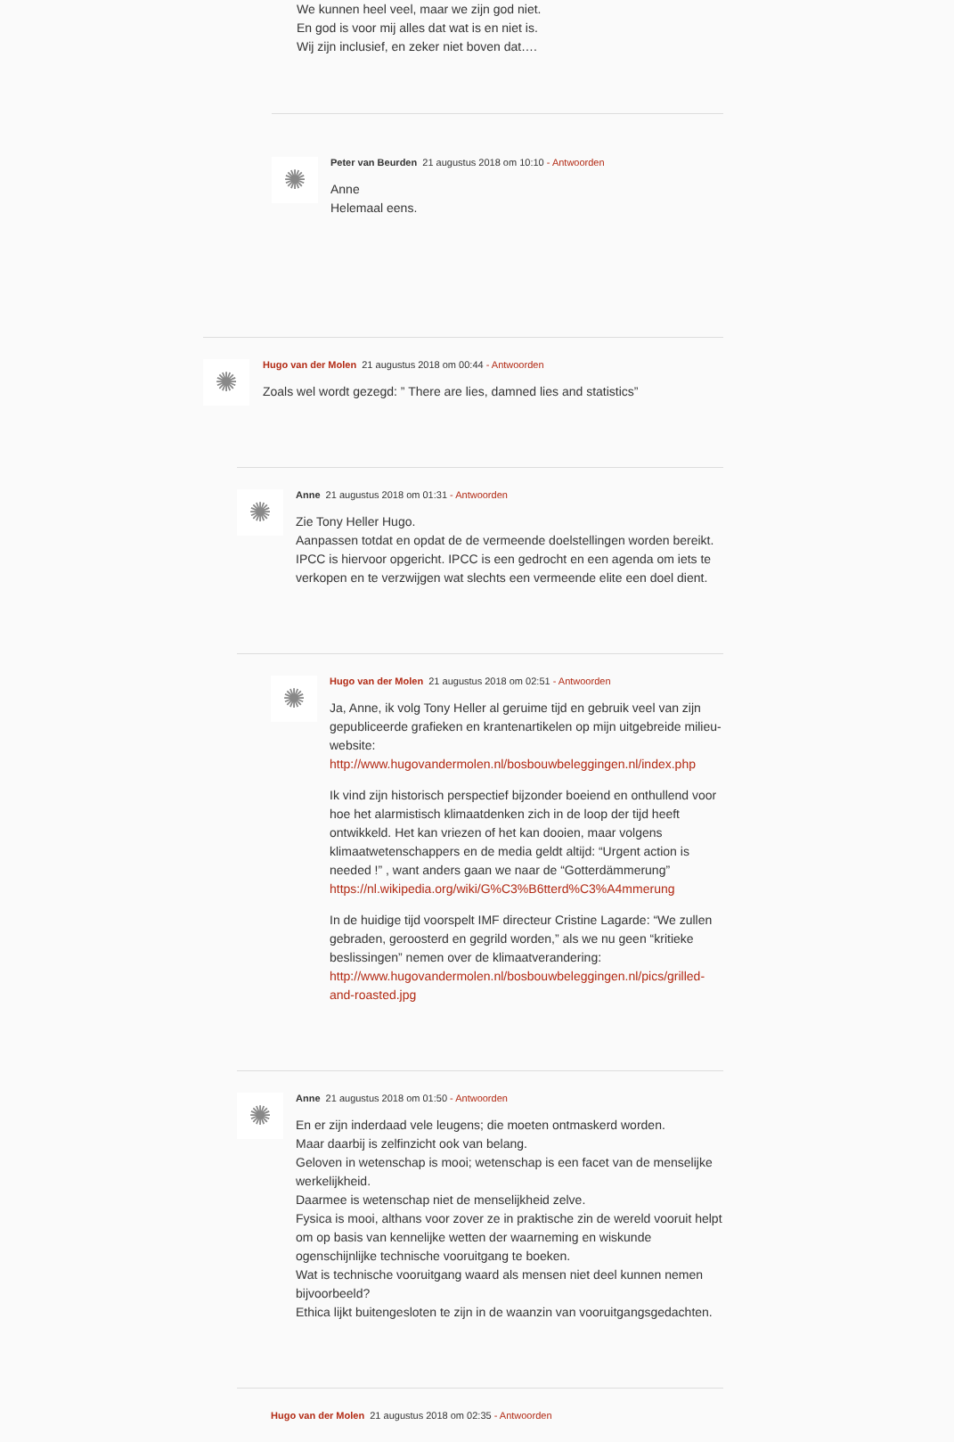We kunnen heel veel, maar we zijn god niet.
En god is voor mij alles dat wat is en niet is.
Wij zijn inclusief, en zeker niet boven dat….
✺
Peter van Beurden 21 augustus 2018 om 10:10 - Antwoorden
Anne
Helemaal eens.
✺
Hugo van der Molen 21 augustus 2018 om 00:44 - Antwoorden
Zoals wel wordt gezegd: ” There are lies, damned lies and statistics”
✺
Anne 21 augustus 2018 om 01:31 - Antwoorden
Zie Tony Heller Hugo.
Aanpassen totdat en opdat de de vermeende doelstellingen worden bereikt.
IPCC is hiervoor opgericht. IPCC is een gedrocht en een agenda om iets te verkopen en te verzwijgen wat slechts een vermeende elite een doel dient.
✺
Hugo van der Molen 21 augustus 2018 om 02:51 - Antwoorden
Ja, Anne, ik volg Tony Heller al geruime tijd en gebruik veel van zijn gepubliceerde grafieken en krantenartikelen op mijn uitgebreide milieu-website:
http://www.hugovandermolen.nl/bosbouwbeleggingen.nl/index.php
Ik vind zijn historisch perspectief bijzonder boeiend en onthullend voor hoe het alarmistisch klimaatdenken zich in de loop der tijd heeft ontwikkeld. Het kan vriezen of het kan dooien, maar volgens klimaatwetenschappers en de media geldt altijd: “Urgent action is needed !” , want anders gaan we naar de “Gotterdämmerung”
https://nl.wikipedia.org/wiki/G%C3%B6tterd%C3%A4mmerung
In de huidige tijd voorspelt IMF directeur Cristine Lagarde: “We zullen gebraden, geroosterd en gegrild worden,” als we nu geen “kritieke beslissingen” nemen over de klimaatverandering:
http://www.hugovandermolen.nl/bosbouwbeleggingen.nl/pics/grilled-and-roasted.jpg
✺
Anne 21 augustus 2018 om 01:50 - Antwoorden
En er zijn inderdaad vele leugens; die moeten ontmaskerd worden.
Maar daarbij is zelfinzicht ook van belang.
Geloven in wetenschap is mooi; wetenschap is een facet van de menselijke werkelijkheid.
Daarmee is wetenschap niet de menselijkheid zelve.
Fysica is mooi, althans voor zover ze in praktische zin de wereld vooruit helpt om op basis van kennelijke wetten der waarneming en wiskunde ogenschijnlijke technische vooruitgang te boeken.
Wat is technische vooruitgang waard als mensen niet deel kunnen nemen bijvoorbeeld?
Ethica lijkt buitengesloten te zijn in de waanzin van vooruitgangsgedachten.
Hugo van der Molen 21 augustus 2018 om 02:35 - Antwoorden